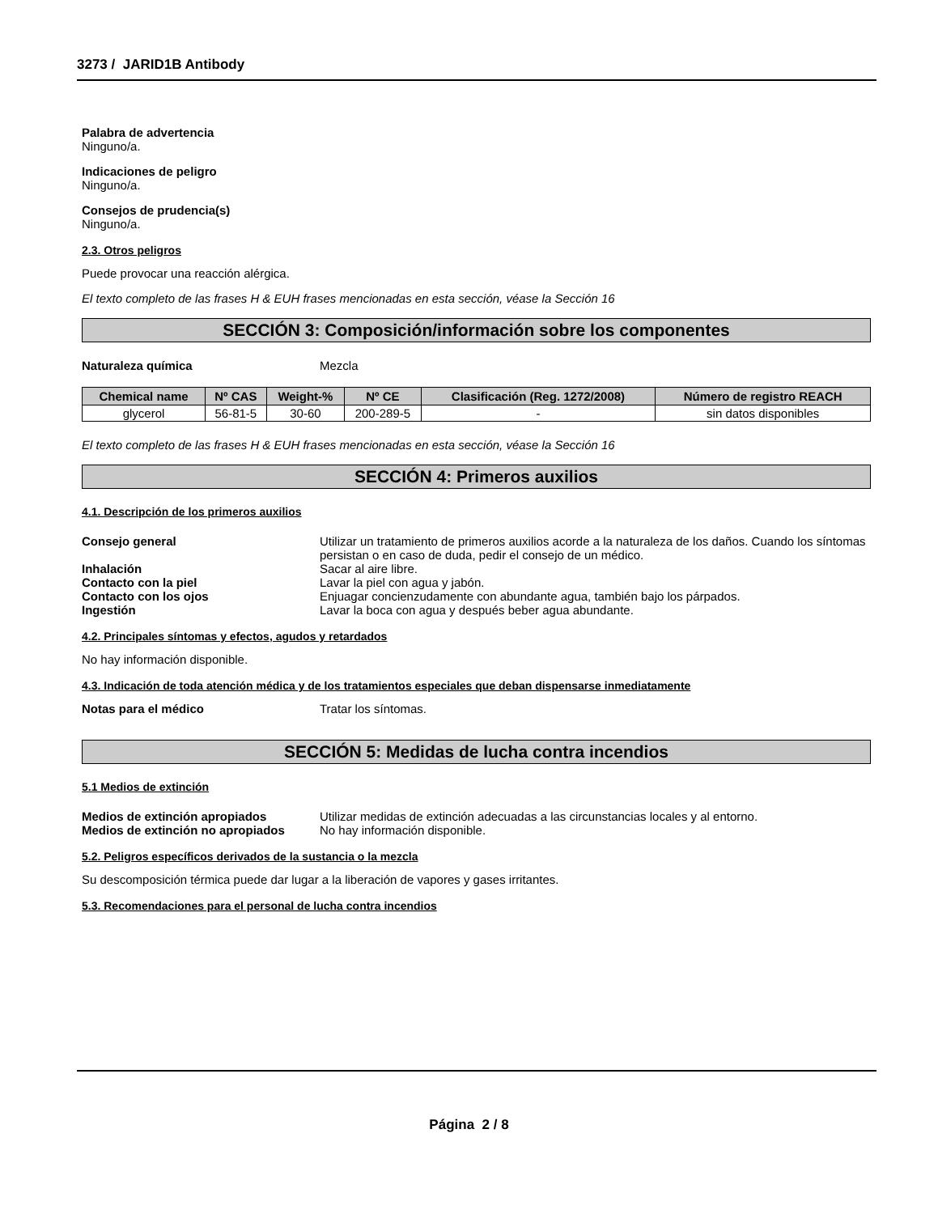3273 / JARID1B Antibody
Palabra de advertencia
Ninguno/a.
Indicaciones de peligro
Ninguno/a.
Consejos de prudencia(s)
Ninguno/a.
2.3. Otros peligros
Puede provocar una reacción alérgica.
El texto completo de las frases H & EUH frases mencionadas en esta sección, véase la Sección 16
SECCIÓN 3: Composición/información sobre los componentes
Naturaleza química Mezcla
| Chemical name | Nº CAS | Weight-% | Nº CE | Clasificación (Reg. 1272/2008) | Número de registro REACH |
| --- | --- | --- | --- | --- | --- |
| glycerol | 56-81-5 | 30-60 | 200-289-5 | - | sin datos disponibles |
El texto completo de las frases H & EUH frases mencionadas en esta sección, véase la Sección 16
SECCIÓN 4: Primeros auxilios
4.1. Descripción de los primeros auxilios
Consejo general Utilizar un tratamiento de primeros auxilios acorde a la naturaleza de los daños. Cuando los síntomas persistan o en caso de duda, pedir el consejo de un médico.
Inhalación Sacar al aire libre.
Contacto con la piel Lavar la piel con agua y jabón.
Contacto con los ojos Enjuagar concienzudamente con abundante agua, también bajo los párpados.
Ingestión Lavar la boca con agua y después beber agua abundante.
4.2. Principales síntomas y efectos, agudos y retardados
No hay información disponible.
4.3. Indicación de toda atención médica y de los tratamientos especiales que deban dispensarse inmediatamente
Notas para el médico Tratar los síntomas.
SECCIÓN 5: Medidas de lucha contra incendios
5.1 Medios de extinción
Medios de extinción apropiados Utilizar medidas de extinción adecuadas a las circunstancias locales y al entorno.
Medios de extinción no apropiados No hay información disponible.
5.2. Peligros específicos derivados de la sustancia o la mezcla
Su descomposición térmica puede dar lugar a la liberación de vapores y gases irritantes.
5.3. Recomendaciones para el personal de lucha contra incendios
Página 2 / 8